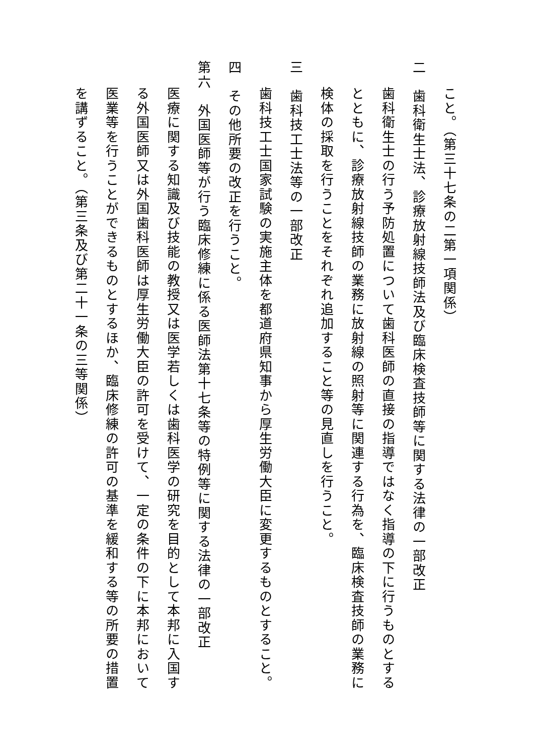こと。（第三十七条の二第一項関係）
二　歯科衛生士法、診療放射線技師法及び臨床検査技師等に関する法律の一部改正
歯科衛生士の行う予防処置について歯科医師の直接の指導ではなく指導の下に行うものとするとともに、診療放射線技師の業務に放射線の照射等に関連する行為を、臨床検査技師の業務に検体の採取を行うことをそれぞれ追加すること等の見直しを行うこと。
三　歯科技工士法等の一部改正
歯科技工士国家試験の実施主体を都道府県知事から厚生労働大臣に変更するものとすること。
四　その他所要の改正を行うこと。
第六　外国医師等が行う臨床修練に係る医師法第十七条等の特例等に関する法律の一部改正
医療に関する知識及び技能の教授又は医学若しくは歯科医学の研究を目的として本邦に入国する外国医師又は外国歯科医師は厚生労働大臣の許可を受けて、一定の条件の下に本邦において医業等を行うことができるものとするほか、臨床修練の許可の基準を緩和する等の所要の措置を講ずること。（第三条及び第二十一条の三等関係）